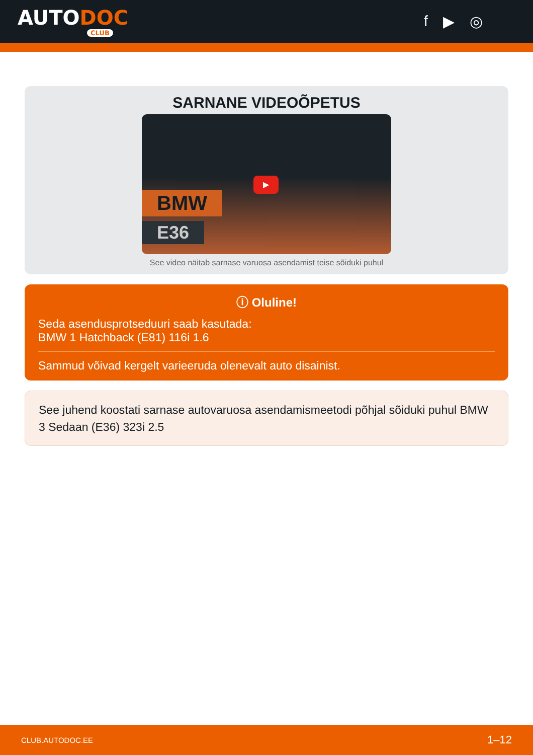AUTODOC
CLUB
f ▶ ◎
SARNANE VIDEOÕPETUS
BMW
E36
▶
See video näitab sarnase varuosa asendamist teise sõiduki puhul
ⓘ Oluline!
Seda asendusprotseduuri saab kasutada:
BMW 1 Hatchback (E81) 116i 1.6
Sammud võivad kergelt varieeruda olenevalt auto disainist.
See juhend koostati sarnase autovaruosa asendamismeetodi põhjal sõiduki puhul BMW 3 Sedaan (E36) 323i 2.5
CLUB.AUTODOC.EE 1–12